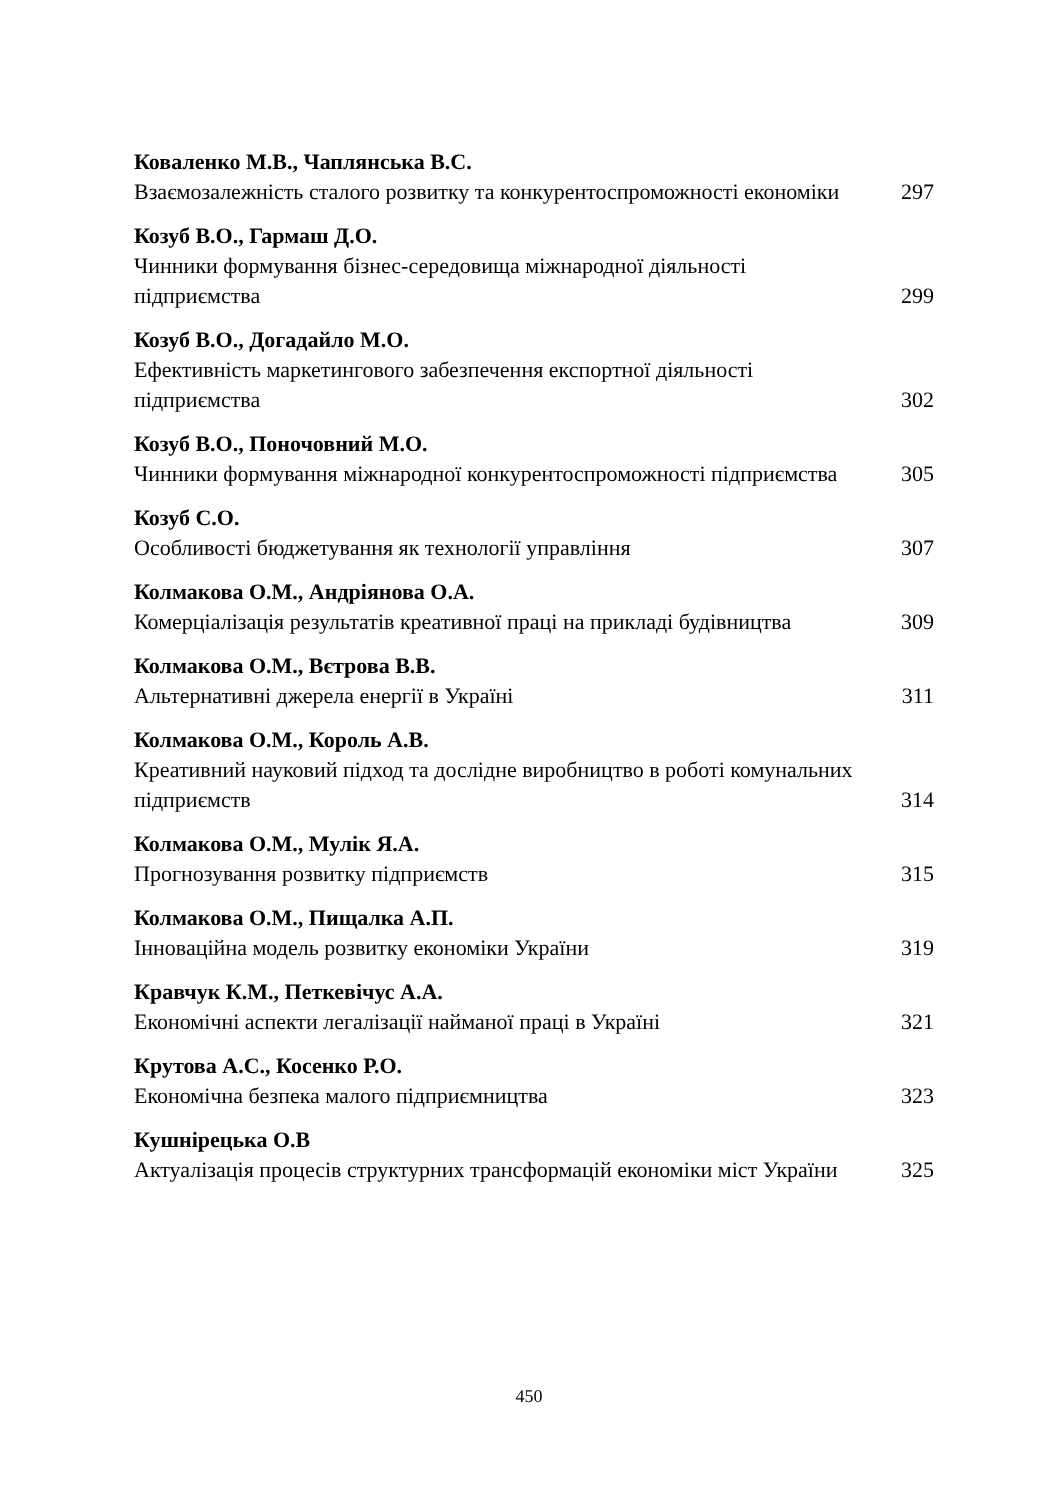Коваленко М.В., Чаплянська В.С.
Взаємозалежність сталого розвитку та конкурентоспроможності економіки 297
Козуб В.О., Гармаш Д.О.
Чинники формування бізнес-середовища міжнародної діяльності підприємства 299
Козуб В.О., Догадайло М.О.
Ефективність маркетингового забезпечення експортної діяльності підприємства 302
Козуб В.О., Поночовний М.О.
Чинники формування міжнародної конкурентоспроможності підприємства 305
Козуб С.О.
Особливості бюджетування як технології управління 307
Колмакова О.М., Андріянова О.А.
Комерціалізація результатів креативної праці на прикладі будівництва 309
Колмакова О.М., Вєтрова В.В.
Альтернативні джерела енергії в Україні 311
Колмакова О.М., Король А.В.
Креативний науковий підход та дослідне виробництво в роботі комунальних підприємств 314
Колмакова О.М., Мулік Я.А.
Прогнозування розвитку підприємств 315
Колмакова О.М., Пищалка А.П.
Інноваційна модель розвитку економіки України 319
Кравчук К.М., Петкевічус А.А.
Економічні аспекти легалізації найманої праці в Україні 321
Крутова А.С., Косенко Р.О.
Економічна безпека малого підприємництва 323
Кушнірецька О.В
Актуалізація процесів структурних трансформацій економіки міст України 325
450